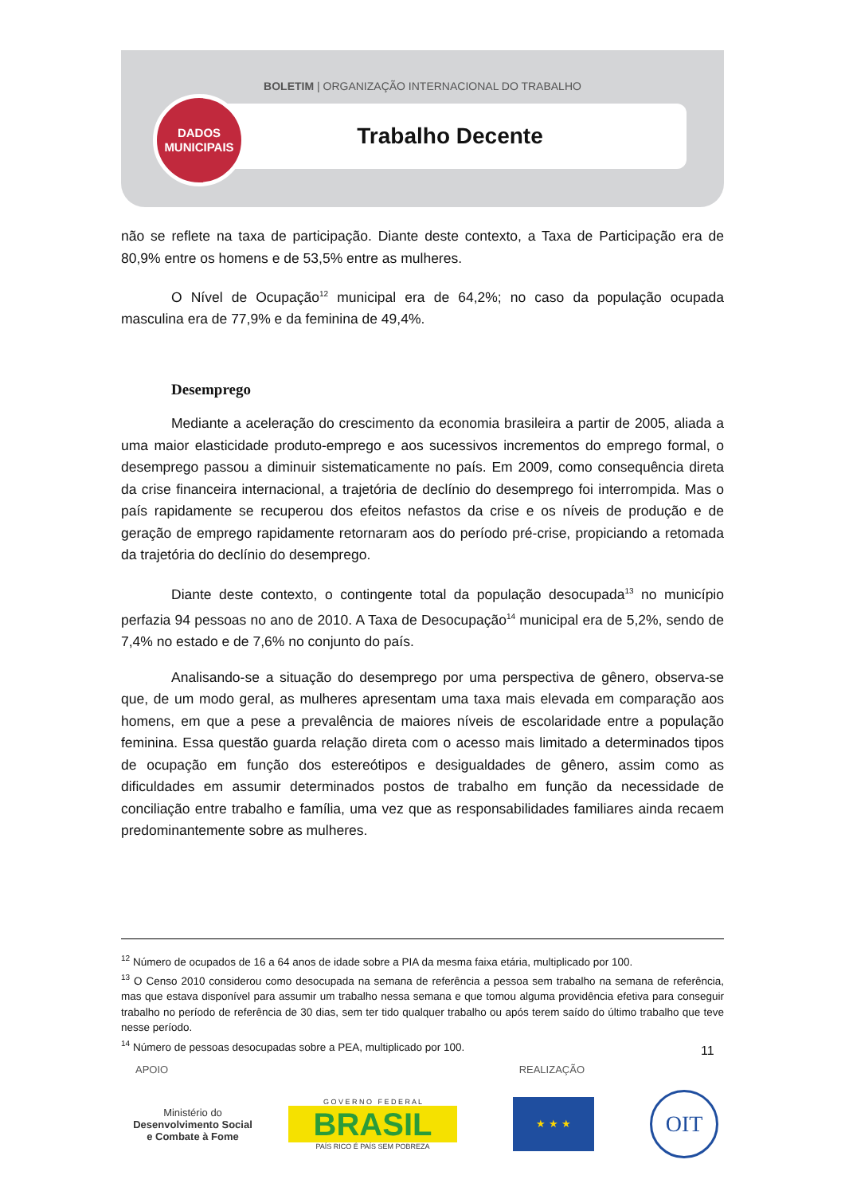BOLETIM | ORGANIZAÇÃO INTERNACIONAL DO TRABALHO
DADOS
MUNICIPAIS
Trabalho Decente
não se reflete na taxa de participação. Diante deste contexto, a Taxa de Participação era de 80,9% entre os homens e de 53,5% entre as mulheres.
O Nível de Ocupação<sup>12</sup> municipal era de 64,2%; no caso da população ocupada masculina era de 77,9% e da feminina de 49,4%.
Desemprego
Mediante a aceleração do crescimento da economia brasileira a partir de 2005, aliada a uma maior elasticidade produto-emprego e aos sucessivos incrementos do emprego formal, o desemprego passou a diminuir sistematicamente no país. Em 2009, como consequência direta da crise financeira internacional, a trajetória de declínio do desemprego foi interrompida. Mas o país rapidamente se recuperou dos efeitos nefastos da crise e os níveis de produção e de geração de emprego rapidamente retornaram aos do período pré-crise, propiciando a retomada da trajetória do declínio do desemprego.
Diante deste contexto, o contingente total da população desocupada<sup>13</sup> no município perfazia 94 pessoas no ano de 2010. A Taxa de Desocupação<sup>14</sup> municipal era de 5,2%, sendo de 7,4% no estado e de 7,6% no conjunto do país.
Analisando-se a situação do desemprego por uma perspectiva de gênero, observa-se que, de um modo geral, as mulheres apresentam uma taxa mais elevada em comparação aos homens, em que a pese a prevalência de maiores níveis de escolaridade entre a população feminina. Essa questão guarda relação direta com o acesso mais limitado a determinados tipos de ocupação em função dos estereótipos e desigualdades de gênero, assim como as dificuldades em assumir determinados postos de trabalho em função da necessidade de conciliação entre trabalho e família, uma vez que as responsabilidades familiares ainda recaem predominantemente sobre as mulheres.
<sup>12</sup> Número de ocupados de 16 a 64 anos de idade sobre a PIA da mesma faixa etária, multiplicado por 100.
<sup>13</sup> O Censo 2010 considerou como desocupada na semana de referência a pessoa sem trabalho na semana de referência, mas que estava disponível para assumir um trabalho nessa semana e que tomou alguma providência efetiva para conseguir trabalho no período de referência de 30 dias, sem ter tido qualquer trabalho ou após terem saído do último trabalho que teve nesse período.
<sup>14</sup> Número de pessoas desocupadas sobre a PEA, multiplicado por 100.
11
APOIO REALIZAÇÃO
Ministério do
Desenvolvimento Social
e Combate à Fome
G O V E R N O F E D E R A L
BRASIL
PAÍS RICO É PAÍS SEM POBREZA
★ ★ ★
OIT